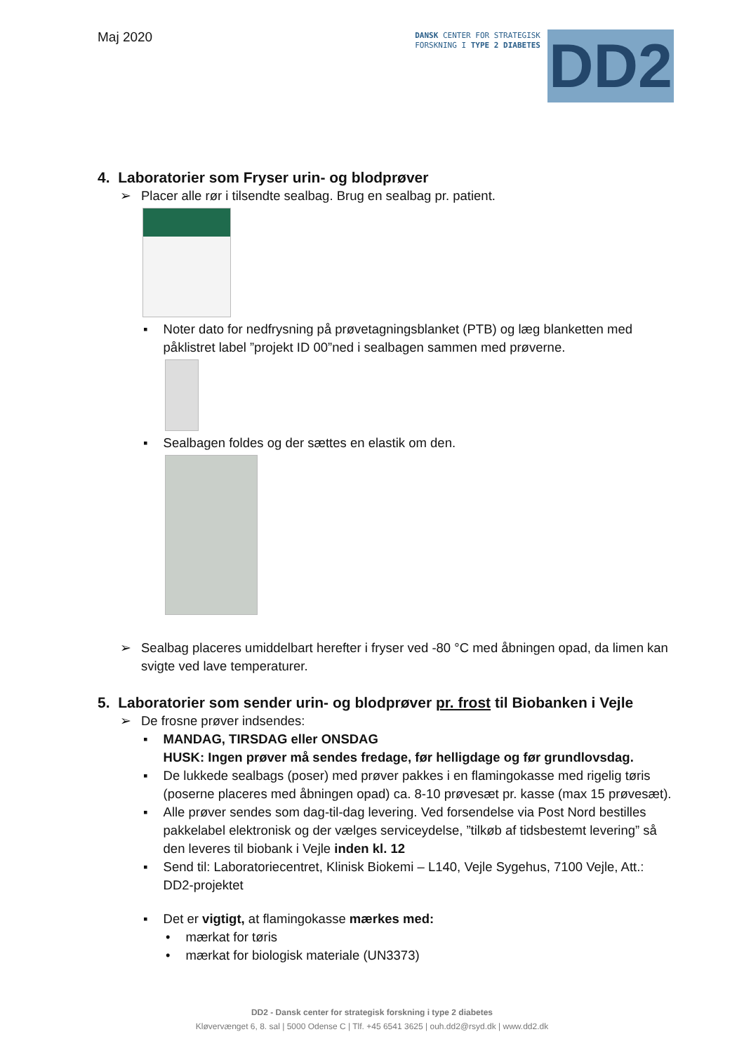Maj 2020
DANSK CENTER FOR STRATEGISK
FORSKNING I TYPE 2 DIABETES
DD2
4. Laboratorier som Fryser urin- og blodprøver
➢ Placer alle rør i tilsendte sealbag. Brug en sealbag pr. patient.
▪ Noter dato for nedfrysning på prøvetagningsblanket (PTB) og læg blanketten med påklistret label ”projekt ID 00”ned i sealbagen sammen med prøverne.
▪ Sealbagen foldes og der sættes en elastik om den.
➢ Sealbag placeres umiddelbart herefter i fryser ved -80 °C med åbningen opad, da limen kan svigte ved lave temperaturer.
5. Laboratorier som sender urin- og blodprøver pr. frost til Biobanken i Vejle
➢ De frosne prøver indsendes:
▪ MANDAG, TIRSDAG eller ONSDAG
HUSK: Ingen prøver må sendes fredage, før helligdage og før grundlovsdag.
▪ De lukkede sealbags (poser) med prøver pakkes i en flamingokasse med rigelig tøris (poserne placeres med åbningen opad) ca. 8-10 prøvesæt pr. kasse (max 15 prøvesæt).
▪ Alle prøver sendes som dag-til-dag levering. Ved forsendelse via Post Nord bestilles pakkelabel elektronisk og der vælges serviceydelse, ”tilkøb af tidsbestemt levering” så den leveres til biobank i Vejle inden kl. 12
▪ Send til: Laboratoriecentret, Klinisk Biokemi – L140, Vejle Sygehus, 7100 Vejle, Att.: DD2-projektet
▪ Det er vigtigt, at flamingokasse mærkes med:
• mærkat for tøris
• mærkat for biologisk materiale (UN3373)
DD2 - Dansk center for strategisk forskning i type 2 diabetes
Kløvervænget 6, 8. sal | 5000 Odense C | Tlf. +45 6541 3625 | ouh.dd2@rsyd.dk | www.dd2.dk